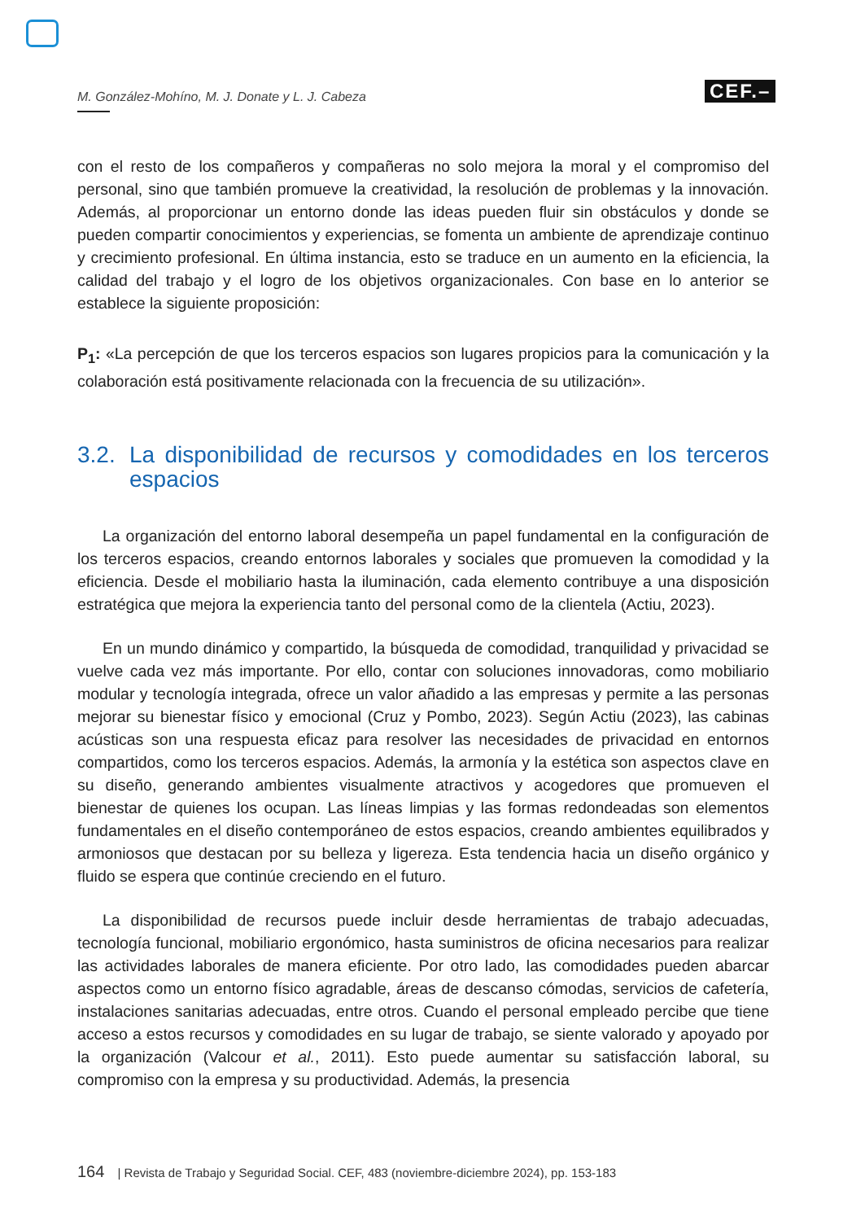M. González-Mohíno, M. J. Donate y L. J. Cabeza
CEF.–
con el resto de los compañeros y compañeras no solo mejora la moral y el compromiso del personal, sino que también promueve la creatividad, la resolución de problemas y la innovación. Además, al proporcionar un entorno donde las ideas pueden fluir sin obstáculos y donde se pueden compartir conocimientos y experiencias, se fomenta un ambiente de aprendizaje continuo y crecimiento profesional. En última instancia, esto se traduce en un aumento en la eficiencia, la calidad del trabajo y el logro de los objetivos organizacionales. Con base en lo anterior se establece la siguiente proposición:
P<sub>1</sub>: «La percepción de que los terceros espacios son lugares propicios para la comunicación y la colaboración está positivamente relacionada con la frecuencia de su utilización».
3.2.
La disponibilidad de recursos y comodidades en los terceros espacios
La organización del entorno laboral desempeña un papel fundamental en la configuración de los terceros espacios, creando entornos laborales y sociales que promueven la comodidad y la eficiencia. Desde el mobiliario hasta la iluminación, cada elemento contribuye a una disposición estratégica que mejora la experiencia tanto del personal como de la clientela (Actiu, 2023).
En un mundo dinámico y compartido, la búsqueda de comodidad, tranquilidad y privacidad se vuelve cada vez más importante. Por ello, contar con soluciones innovadoras, como mobiliario modular y tecnología integrada, ofrece un valor añadido a las empresas y permite a las personas mejorar su bienestar físico y emocional (Cruz y Pombo, 2023). Según Actiu (2023), las cabinas acústicas son una respuesta eficaz para resolver las necesidades de privacidad en entornos compartidos, como los terceros espacios. Además, la armonía y la estética son aspectos clave en su diseño, generando ambientes visualmente atractivos y acogedores que promueven el bienestar de quienes los ocupan. Las líneas limpias y las formas redondeadas son elementos fundamentales en el diseño contemporáneo de estos espacios, creando ambientes equilibrados y armoniosos que destacan por su belleza y ligereza. Esta tendencia hacia un diseño orgánico y fluido se espera que continúe creciendo en el futuro.
La disponibilidad de recursos puede incluir desde herramientas de trabajo adecuadas, tecnología funcional, mobiliario ergonómico, hasta suministros de oficina necesarios para realizar las actividades laborales de manera eficiente. Por otro lado, las comodidades pueden abarcar aspectos como un entorno físico agradable, áreas de descanso cómodas, servicios de cafetería, instalaciones sanitarias adecuadas, entre otros. Cuando el personal empleado percibe que tiene acceso a estos recursos y comodidades en su lugar de trabajo, se siente valorado y apoyado por la organización (Valcour et al., 2011). Esto puede aumentar su satisfacción laboral, su compromiso con la empresa y su productividad. Además, la presencia
164 | Revista de Trabajo y Seguridad Social. CEF, 483 (noviembre-diciembre 2024), pp. 153-183